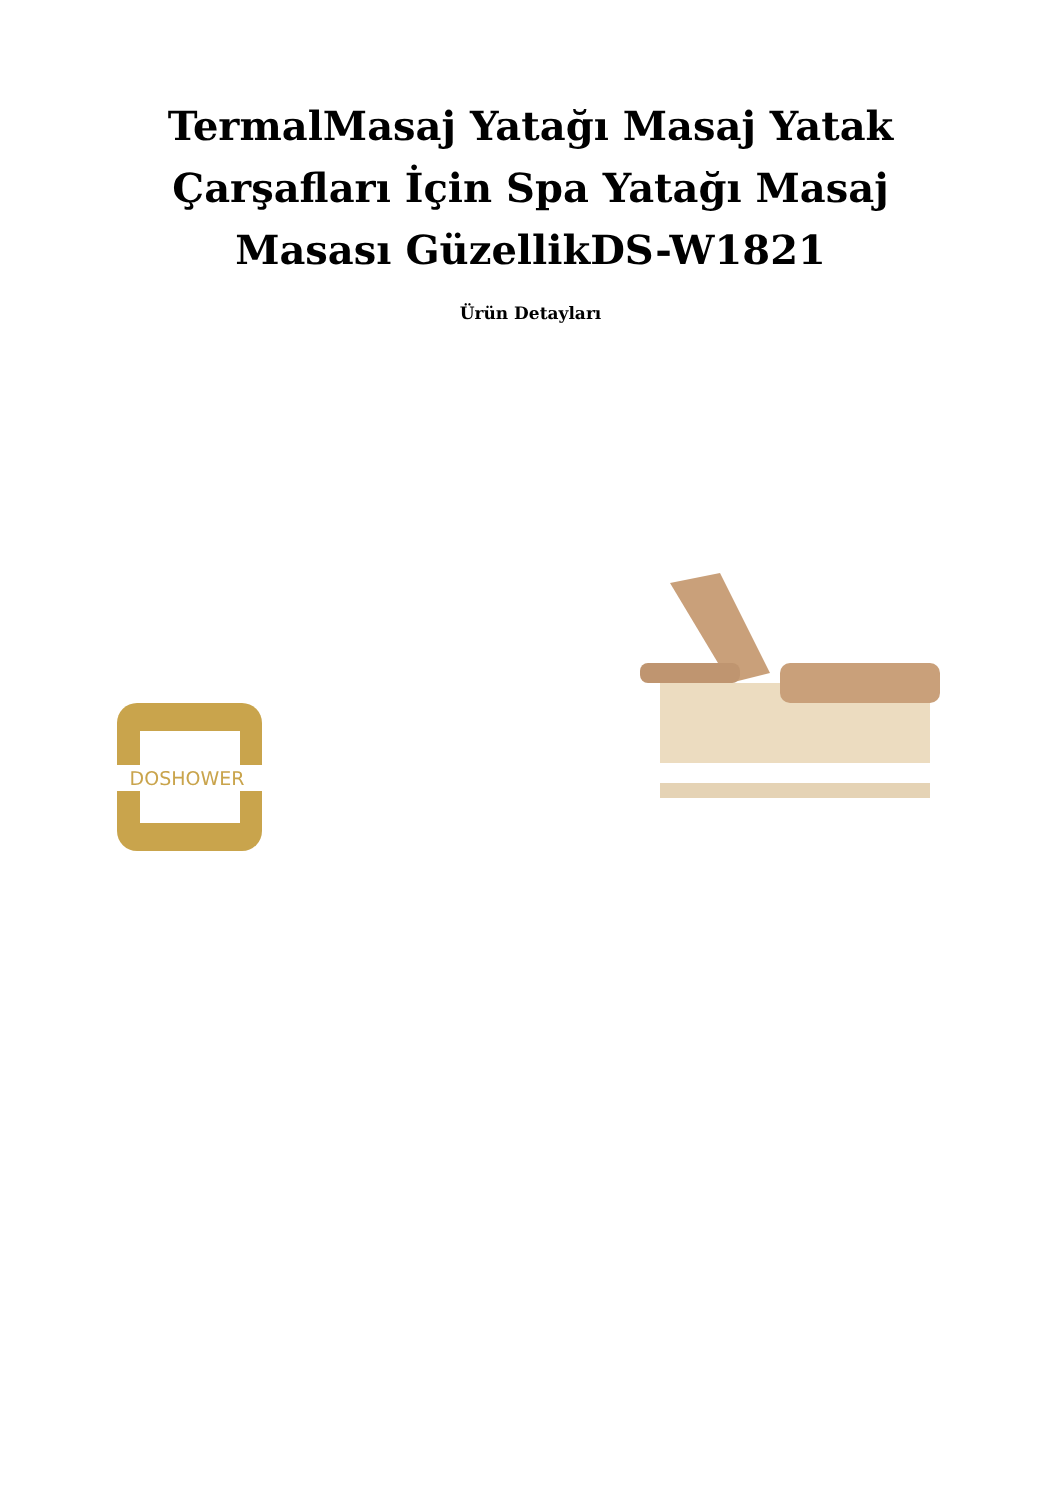TermalMasaj Yatağı Masaj Yatak
Çarşafları İçin Spa Yatağı Masaj
Masası GüzellikDS-W1821
Ürün Detayları
DOSHOWER